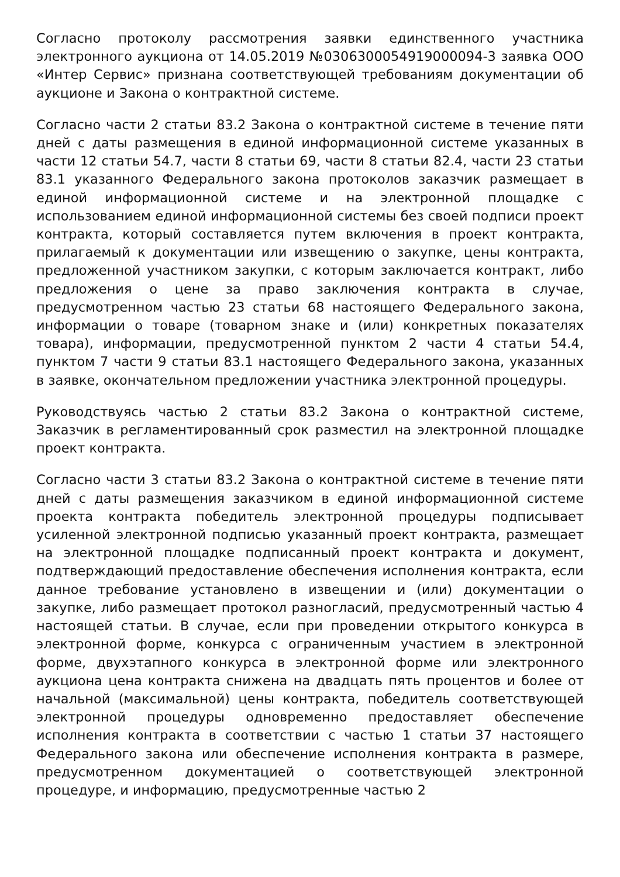Согласно протоколу рассмотрения заявки единственного участника электронного аукциона от 14.05.2019 №0306300054919000094-3 заявка ООО «Интер Сервис» признана соответствующей требованиям документации об аукционе и Закона о контрактной системе.
Согласно части 2 статьи 83.2 Закона о контрактной системе в течение пяти дней с даты размещения в единой информационной системе указанных в части 12 статьи 54.7, части 8 статьи 69, части 8 статьи 82.4, части 23 статьи 83.1 указанного Федерального закона протоколов заказчик размещает в единой информационной системе и на электронной площадке с использованием единой информационной системы без своей подписи проект контракта, который составляется путем включения в проект контракта, прилагаемый к документации или извещению о закупке, цены контракта, предложенной участником закупки, с которым заключается контракт, либо предложения о цене за право заключения контракта в случае, предусмотренном частью 23 статьи 68 настоящего Федерального закона, информации о товаре (товарном знаке и (или) конкретных показателях товара), информации, предусмотренной пунктом 2 части 4 статьи 54.4, пунктом 7 части 9 статьи 83.1 настоящего Федерального закона, указанных в заявке, окончательном предложении участника электронной процедуры.
Руководствуясь частью 2 статьи 83.2 Закона о контрактной системе, Заказчик в регламентированный срок разместил на электронной площадке проект контракта.
Согласно части 3 статьи 83.2 Закона о контрактной системе в течение пяти дней с даты размещения заказчиком в единой информационной системе проекта контракта победитель электронной процедуры подписывает усиленной электронной подписью указанный проект контракта, размещает на электронной площадке подписанный проект контракта и документ, подтверждающий предоставление обеспечения исполнения контракта, если данное требование установлено в извещении и (или) документации о закупке, либо размещает протокол разногласий, предусмотренный частью 4 настоящей статьи. В случае, если при проведении открытого конкурса в электронной форме, конкурса с ограниченным участием в электронной форме, двухэтапного конкурса в электронной форме или электронного аукциона цена контракта снижена на двадцать пять процентов и более от начальной (максимальной) цены контракта, победитель соответствующей электронной процедуры одновременно предоставляет обеспечение исполнения контракта в соответствии с частью 1 статьи 37 настоящего Федерального закона или обеспечение исполнения контракта в размере, предусмотренном документацией о соответствующей электронной процедуре, и информацию, предусмотренные частью 2